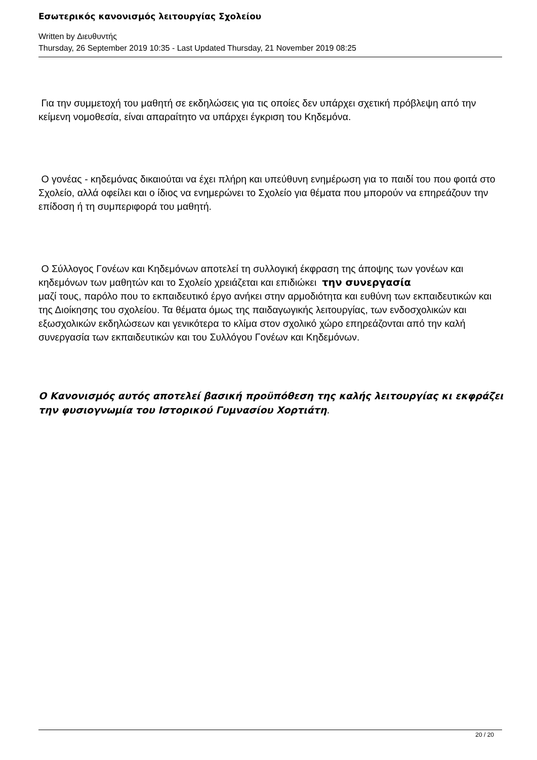Εσωτερικός κανονισμός λειτουργίας Σχολείου
Written by Διευθυντής
Thursday, 26 September 2019 10:35 - Last Updated Thursday, 21 November 2019 08:25
Για την συμμετοχή του μαθητή σε εκδηλώσεις για τις οποίες δεν υπάρχει σχετική πρόβλεψη από την κείμενη νομοθεσία, είναι απαραίτητο να υπάρχει έγκριση του Κηδεμόνα.
Ο γονέας - κηδεμόνας δικαιούται να έχει πλήρη και υπεύθυνη ενημέρωση για το παιδί του που φοιτά στο Σχολείο, αλλά οφείλει και ο ίδιος να ενημερώνει το Σχολείο για θέματα που μπορούν να επηρεάζουν την επίδοση ή τη συμπεριφορά του μαθητή.
Ο Σύλλογος Γονέων και Κηδεμόνων αποτελεί τη συλλογική έκφραση της άποψης των γονέων και κηδεμόνων των μαθητών και το Σχολείο χρειάζεται και επιδιώκει την συνεργασία
μαζί τους, παρόλο που το εκπαιδευτικό έργο ανήκει στην αρμοδιότητα και ευθύνη των εκπαιδευτικών και της Διοίκησης του σχολείου. Τα θέματα όμως της παιδαγωγικής λειτουργίας, των ενδοσχολικών και εξωσχολικών εκδηλώσεων και γενικότερα το κλίμα στον σχολικό χώρο επηρεάζονται από την καλή συνεργασία των εκπαιδευτικών και του Συλλόγου Γονέων και Κηδεμόνων.
Ο Κανονισμός αυτός αποτελεί βασική προϋπόθεση της καλής λειτουργίας κι εκφράζει την φυσιογνωμία του Ιστορικού Γυμνασίου Χορτιάτη.
20 / 20